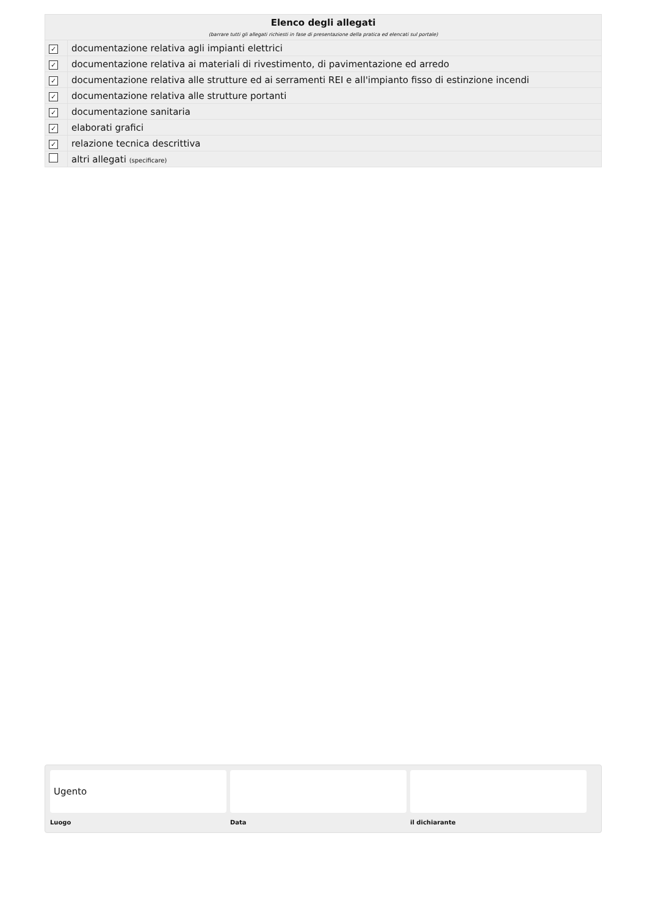| Elenco degli allegati (barrare tutti gli allegati richiesti in fase di presentazione della pratica ed elencati sul portale) | |
| ✓ | documentazione relativa agli impianti elettrici |
| ✓ | documentazione relativa ai materiali di rivestimento, di pavimentazione ed arredo |
| ✓ | documentazione relativa alle strutture ed ai serramenti REI e all'impianto fisso di estinzione incendi |
| ✓ | documentazione relativa alle strutture portanti |
| ✓ | documentazione sanitaria |
| ✓ | elaborati grafici |
| ✓ | relazione tecnica descrittiva |
| | altri allegati (specificare) |
Ugento
Luogo
Data il dichiarante